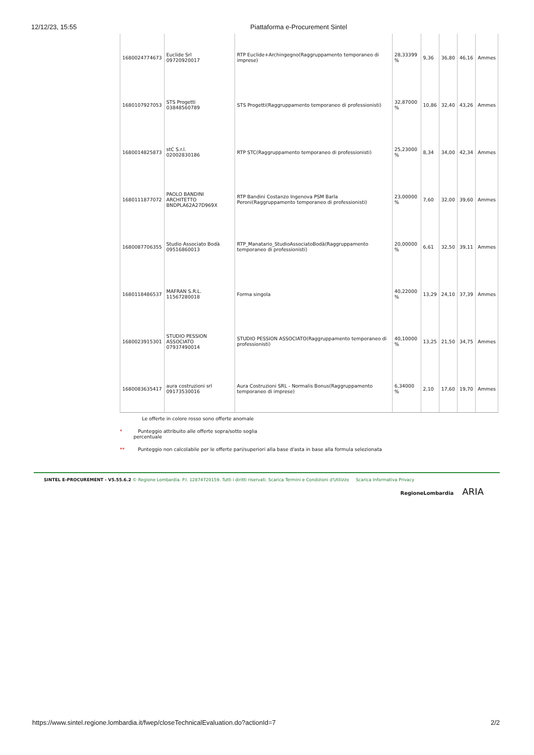12/12/23, 15:55 Piattaforma e-Procurement Sintel
| 1680024774673 | Euclide Srl 09720920017 | RTP Euclide+Archingegno(Raggruppamento temporaneo di imprese) | 28,33399 % | 9,36 | 36,80 | 46,16 | Ammes |
| 1680107927053 | STS Progetti 03848560789 | STS Progetti(Raggruppamento temporaneo di professionisti) | 32,87000 % | 10,86 | 32,40 | 43,26 | Ammes |
| 1680014825873 | stC S.r.l. 02002830186 | RTP STC(Raggruppamento temporaneo di professionisti) | 25,23000 % | 8,34 | 34,00 | 42,34 | Ammes |
| 1680111877072 | PAOLO BANDINI ARCHITETTO BNDPLA62A27D969X | RTP Bandini Costanzo Ingenova PSM Barla Peroni(Raggruppamento temporaneo di professionisti) | 23,00000 % | 7,60 | 32,00 | 39,60 | Ammes |
| 1680087706355 | Studio Associato Bodà 09516860013 | RTP_Manatario_StudioAssociatoBodà(Raggruppamento temporaneo di professionisti) | 20,00000 % | 6,61 | 32,50 | 39,11 | Ammes |
| 1680118486537 | MAFRAN S.R.L. 11567280018 | Forma singola | 40,22000 % | 13,29 | 24,10 | 37,39 | Ammes |
| 1680023915301 | STUDIO PESSION ASSOCIATO 07937490014 | STUDIO PESSION ASSOCIATO(Raggruppamento temporaneo di professionisti) | 40,10000 % | 13,25 | 21,50 | 34,75 | Ammes |
| 1680083635417 | aura costruzioni srl 09173530016 | Aura Costruzioni SRL - Normalis Bonus(Raggruppamento temporaneo di imprese) | 6,34000 % | 2,10 | 17,60 | 19,70 | Ammes |
Le offerte in colore rosso sono offerte anomale
* Punteggio attribuito alle offerte sopra/sotto soglia
percentuale
** Punteggio non calcolabile per le offerte pari/superiori alla base d'asta in base alla formula selezionata
SINTEL E-PROCUREMENT - V5.55.6.2 © Regione Lombardia. P.I. 12874720159. Tutti i diritti riservati. Scarica Termini e Condizioni d'Utilizzo Scarica Informativa Privacy
RegioneLombardia ARIA
https://www.sintel.regione.lombardia.it/fwep/closeTechnicalEvaluation.do?actionId=7 2/2